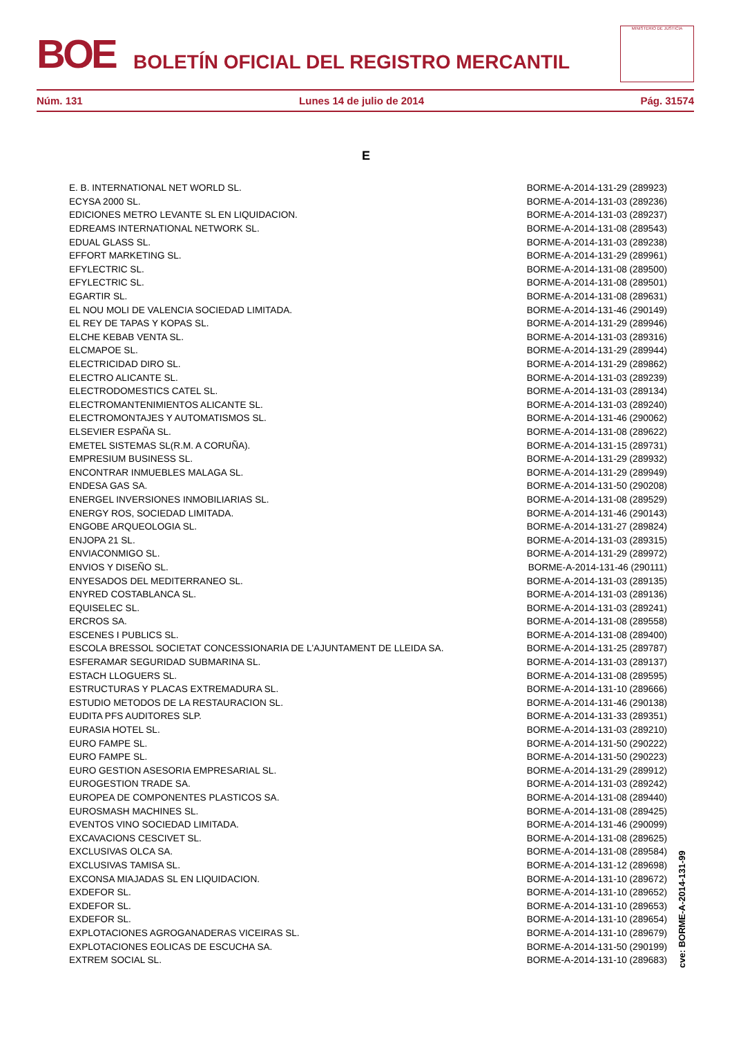BOE
BOLETÍN OFICIAL DEL REGISTRO MERCANTIL
MINISTERIO DE JUSTICIA
Núm. 131 Lunes 14 de julio de 2014 Pág. 31574
E
| E. B. INTERNATIONAL NET WORLD SL. | BORME-A-2014-131-29 (289923) |
| ECYSA 2000 SL. | BORME-A-2014-131-03 (289236) |
| EDICIONES METRO LEVANTE SL EN LIQUIDACION. | BORME-A-2014-131-03 (289237) |
| EDREAMS INTERNATIONAL NETWORK SL. | BORME-A-2014-131-08 (289543) |
| EDUAL GLASS SL. | BORME-A-2014-131-03 (289238) |
| EFFORT MARKETING SL. | BORME-A-2014-131-29 (289961) |
| EFYLECTRIC SL. | BORME-A-2014-131-08 (289500) |
| EFYLECTRIC SL. | BORME-A-2014-131-08 (289501) |
| EGARTIR SL. | BORME-A-2014-131-08 (289631) |
| EL NOU MOLI DE VALENCIA SOCIEDAD LIMITADA. | BORME-A-2014-131-46 (290149) |
| EL REY DE TAPAS Y KOPAS SL. | BORME-A-2014-131-29 (289946) |
| ELCHE KEBAB VENTA SL. | BORME-A-2014-131-03 (289316) |
| ELCMAPOE SL. | BORME-A-2014-131-29 (289944) |
| ELECTRICIDAD DIRO SL. | BORME-A-2014-131-29 (289862) |
| ELECTRO ALICANTE SL. | BORME-A-2014-131-03 (289239) |
| ELECTRODOMESTICS CATEL SL. | BORME-A-2014-131-03 (289134) |
| ELECTROMANTENIMIENTOS ALICANTE SL. | BORME-A-2014-131-03 (289240) |
| ELECTROMONTAJES Y AUTOMATISMOS SL. | BORME-A-2014-131-46 (290062) |
| ELSEVIER ESPAÑA SL. | BORME-A-2014-131-08 (289622) |
| EMETEL SISTEMAS SL(R.M. A CORUÑA). | BORME-A-2014-131-15 (289731) |
| EMPRESIUM BUSINESS SL. | BORME-A-2014-131-29 (289932) |
| ENCONTRAR INMUEBLES MALAGA SL. | BORME-A-2014-131-29 (289949) |
| ENDESA GAS SA. | BORME-A-2014-131-50 (290208) |
| ENERGEL INVERSIONES INMOBILIARIAS SL. | BORME-A-2014-131-08 (289529) |
| ENERGY ROS, SOCIEDAD LIMITADA. | BORME-A-2014-131-46 (290143) |
| ENGOBE ARQUEOLOGIA SL. | BORME-A-2014-131-27 (289824) |
| ENJOPA 21 SL. | BORME-A-2014-131-03 (289315) |
| ENVIACONMIGO SL. | BORME-A-2014-131-29 (289972) |
| ENVIOS Y DISEÑO SL. | BORME-A-2014-131-46 (290111) |
| ENYESADOS DEL MEDITERRANEO SL. | BORME-A-2014-131-03 (289135) |
| ENYRED COSTABLANCA SL. | BORME-A-2014-131-03 (289136) |
| EQUISELEC SL. | BORME-A-2014-131-03 (289241) |
| ERCROS SA. | BORME-A-2014-131-08 (289558) |
| ESCENES I PUBLICS SL. | BORME-A-2014-131-08 (289400) |
| ESCOLA BRESSOL SOCIETAT CONCESSIONARIA DE L'AJUNTAMENT DE LLEIDA SA. | BORME-A-2014-131-25 (289787) |
| ESFERAMAR SEGURIDAD SUBMARINA SL. | BORME-A-2014-131-03 (289137) |
| ESTACH LLOGUERS SL. | BORME-A-2014-131-08 (289595) |
| ESTRUCTURAS Y PLACAS EXTREMADURA SL. | BORME-A-2014-131-10 (289666) |
| ESTUDIO METODOS DE LA RESTAURACION SL. | BORME-A-2014-131-46 (290138) |
| EUDITA PFS AUDITORES SLP. | BORME-A-2014-131-33 (289351) |
| EURASIA HOTEL SL. | BORME-A-2014-131-03 (289210) |
| EURO FAMPE SL. | BORME-A-2014-131-50 (290222) |
| EURO FAMPE SL. | BORME-A-2014-131-50 (290223) |
| EURO GESTION ASESORIA EMPRESARIAL SL. | BORME-A-2014-131-29 (289912) |
| EUROGESTION TRADE SA. | BORME-A-2014-131-03 (289242) |
| EUROPEA DE COMPONENTES PLASTICOS SA. | BORME-A-2014-131-08 (289440) |
| EUROSMASH MACHINES SL. | BORME-A-2014-131-08 (289425) |
| EVENTOS VINO SOCIEDAD LIMITADA. | BORME-A-2014-131-46 (290099) |
| EXCAVACIONS CESCIVET SL. | BORME-A-2014-131-08 (289625) |
| EXCLUSIVAS OLCA SA. | BORME-A-2014-131-08 (289584) |
| EXCLUSIVAS TAMISA SL. | BORME-A-2014-131-12 (289698) |
| EXCONSA MIAJADAS SL EN LIQUIDACION. | BORME-A-2014-131-10 (289672) |
| EXDEFOR SL. | BORME-A-2014-131-10 (289652) |
| EXDEFOR SL. | BORME-A-2014-131-10 (289653) |
| EXDEFOR SL. | BORME-A-2014-131-10 (289654) |
| EXPLOTACIONES AGROGANADERAS VICEIRAS SL. | BORME-A-2014-131-10 (289679) |
| EXPLOTACIONES EOLICAS DE ESCUCHA SA. | BORME-A-2014-131-50 (290199) |
| EXTREM SOCIAL SL. | BORME-A-2014-131-10 (289683) |
cve: BORME-A-2014-131-99